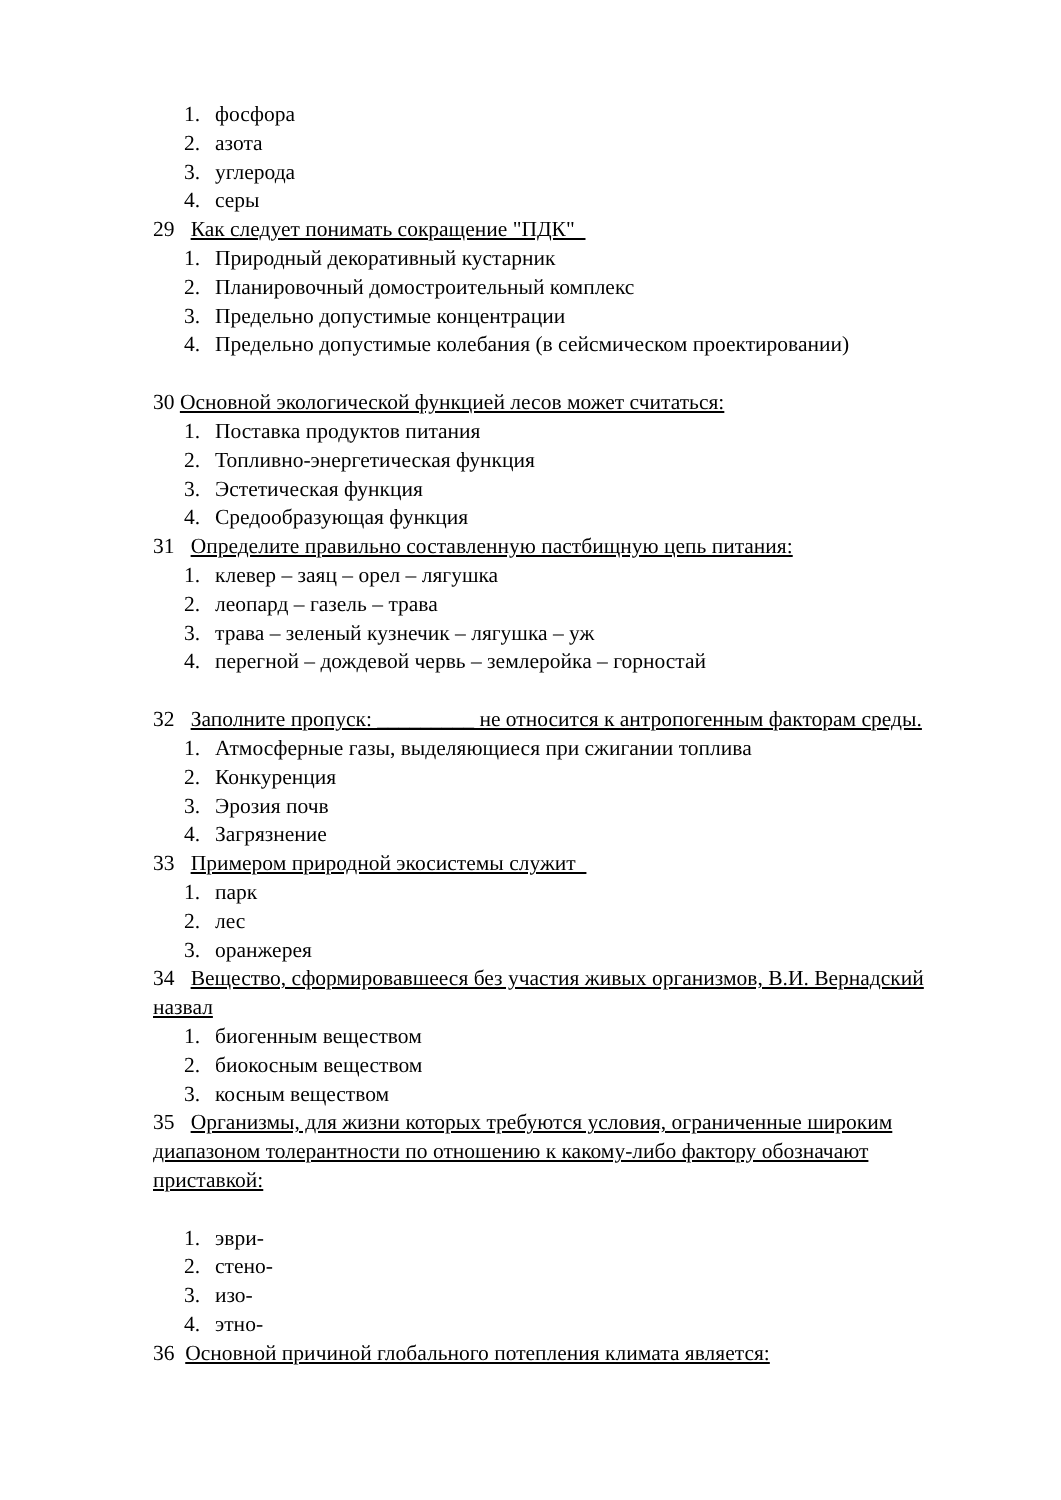1. фосфора
2. азота
3. углерода
4. серы
29 Как следует понимать сокращение "ПДК"
1. Природный декоративный кустарник
2. Планировочный домостроительный комплекс
3. Предельно допустимые концентрации
4. Предельно допустимые колебания (в сейсмическом проектировании)
30 Основной экологической функцией лесов может считаться:
1. Поставка продуктов питания
2. Топливно-энергетическая функция
3. Эстетическая функция
4. Средообразующая функция
31 Определите правильно составленную пастбищную цепь питания:
1. клевер – заяц – орел – лягушка
2. леопард – газель – трава
3. трава – зеленый кузнечик – лягушка – уж
4. перегной – дождевой червь – землеройка – горностай
32 Заполните пропуск: _________ не относится к антропогенным факторам среды.
1. Атмосферные газы, выделяющиеся при сжигании топлива
2. Конкуренция
3. Эрозия почв
4. Загрязнение
33 Примером природной экосистемы служит
1. парк
2. лес
3. оранжерея
34 Вещество, сформировавшееся без участия живых организмов, В.И. Вернадский назвал
1. биогенным веществом
2. биокосным веществом
3. косным веществом
35 Организмы, для жизни которых требуются условия, ограниченные широким диапазоном толерантности по отношению к какому-либо фактору обозначают приставкой:
1. эври-
2. стено-
3. изо-
4. этно-
36 Основной причиной глобального потепления климата является: